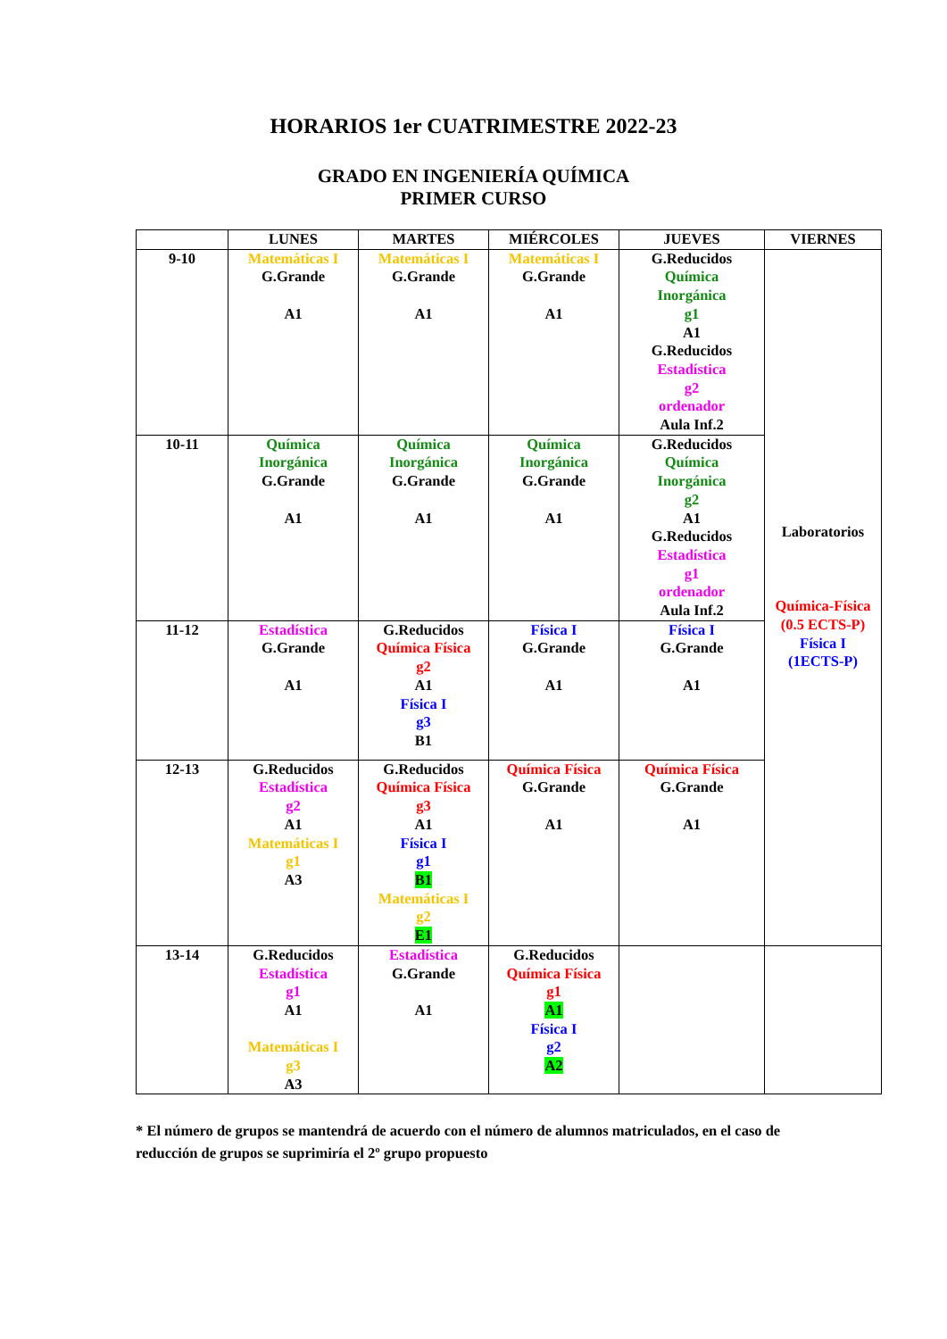HORARIOS 1er CUATRIMESTRE 2022-23
GRADO EN INGENIERÍA QUÍMICA
PRIMER CURSO
| | LUNES | MARTES | MIÉRCOLES | JUEVES | VIERNES |
| --- | --- | --- | --- | --- | --- |
| 9-10 | Matemáticas I G.Grande A1 | Matemáticas I G.Grande A1 | Matemáticas I G.Grande A1 | G.Reducidos Química Inorgánica g1 A1 G.Reducidos Estadística g2 ordenador Aula Inf.2 | Laboratorios Química-Física (0.5 ECTS-P) Física I (1ECTS-P) |
| 10-11 | Química Inorgánica G.Grande A1 | Química Inorgánica G.Grande A1 | Química Inorgánica G.Grande A1 | G.Reducidos Química Inorgánica g2 A1 G.Reducidos Estadística g1 ordenador Aula Inf.2 | |
| 11-12 | Estadística G.Grande A1 | G.Reducidos Química Física g2 A1 Física I g3 B1 | Física I G.Grande A1 | Física I G.Grande A1 | |
| 12-13 | G.Reducidos Estadística g2 A1 Matemáticas I g1 A3 | G.Reducidos Química Física g3 A1 Física I g1 B1 Matemáticas I g2 E1 | Química Física G.Grande A1 | Química Física G.Grande A1 | |
| 13-14 | G.Reducidos Estadística g1 A1 Matemáticas I g3 A3 | Estadística G.Grande A1 | G.Reducidos Química Física g1 A1 Física I g2 A2 | | |
* El número de grupos se mantendrá de acuerdo con el número de alumnos matriculados, en el caso de reducción de grupos se suprimiría el 2º grupo propuesto